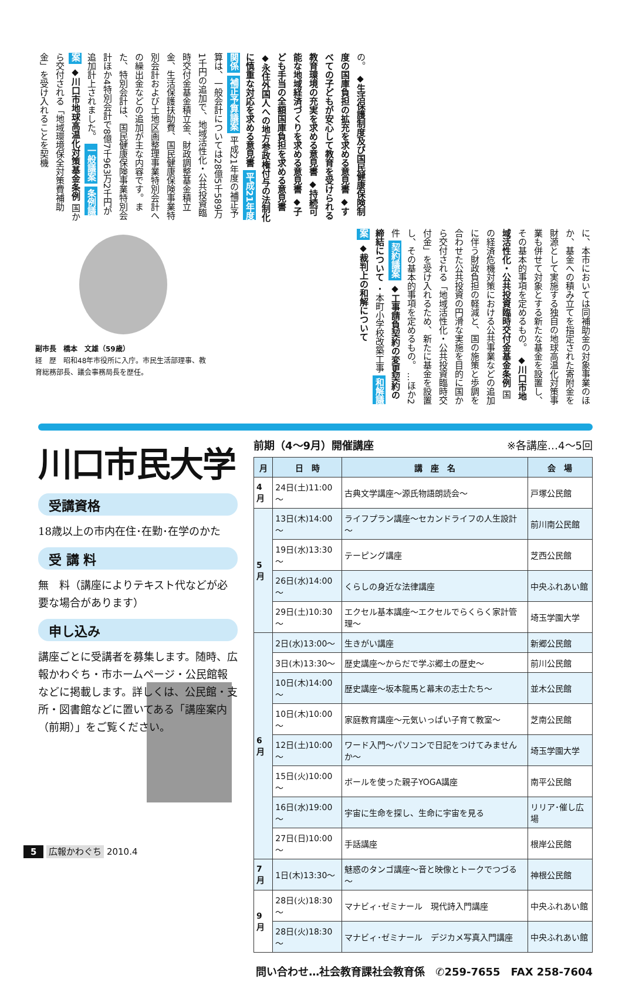の。 ◆生活保護制度及び国民健康保険制度の国庫負担の拡充を求める意見書 ◆すべての子どもが安心して教育を受けられる教育環境の充実を求める意見書 ◆持続可能な地域経済づくりを求める意見書 ◆子ども手当の全額国庫負担を求める意見書 ◆永住外国人への地方参政権付与の法制化に慎重な対応を求める意見書 平成21年度関係 補正予算議案 平成21年度の補正予算は、一般会計については28億5千589万1千円の追加で、地域活性化・公共投資臨時交付金基金積立金、財政調整基金積立金、生活保護扶助費、国民健康保険事業特別会計および土地区画整理事業特別会計への繰出金などの追加が主な内容です。また、特別会計は、国民健康保険事業特別会計ほか4特別会計で8億7千963万2千円が追加計上されました。 一般議案 条例議案 ◆川口市地球高温化対策基金条例 国から交付される「地域環境保全対策費補助金」を受け入れることを契機
に、本市においては同補助金の対象事業のほか、基金への積み立てを指定された寄附金を財源として実施する独自の地球高温化対策事業も併せて対象とする新たな基金を設置し、その基本的事項を定めるもの。 ◆川口市地域活性化・公共投資臨時交付金基金条例 国の経済危機対策における公共事業などの追加に伴う財政負担の軽減と、国の施策と歩調を合わせた公共投資の円滑な実施を目的に国から交付される「地域活性化・公共投資臨時交付金」を受け入れるため、新たに基金を設置し、その基本的事項を定めるもの。 …ほか2件 契約議案 ◆工事請負契約の変更契約の締結について ・本町小学校改築工事 和解議案 ◆裁判上の和解について
副市長　橋本　文雄（59歳）
経　歴　昭和48年市役所に入庁。市民生活部理事、教育総務部長、議会事務局長を歴任。
川口市民大学
受講資格
18歳以上の市内在住･在勤･在学のかた
受 講 料
無　料（講座によりテキスト代などが必要な場合があります）
申し込み
講座ごとに受講者を募集します。随時、広報かわぐち・市ホームページ・公民館報などに掲載します。詳しくは、公民館・支所・図書館などに置いてある「講座案内（前期）」をご覧ください。
前期（4～9月）開催講座 ※各講座…4～5回
| 月 | 日 時 | 講 座 名 | 会 場 |
| --- | --- | --- | --- |
| 4月 | 24日(土)11:00～ | 古典文学講座～源氏物語朗読会～ | 戸塚公民館 |
| 5月 | 13日(木)14:00～ | ライフプラン講座～セカンドライフの人生設計～ | 前川南公民館 |
| | 19日(水)13:30～ | テーピング講座 | 芝西公民館 |
| | 26日(水)14:00～ | くらしの身近な法律講座 | 中央ふれあい館 |
| | 29日(土)10:30～ | エクセル基本講座～エクセルでらくらく家計管理～ | 埼玉学園大学 |
| 6月 | 2日(水)13:00～ | 生きがい講座 | 新郷公民館 |
| | 3日(木)13:30～ | 歴史講座～からだで学ぶ郷土の歴史～ | 前川公民館 |
| | 10日(木)14:00～ | 歴史講座～坂本龍馬と幕末の志士たち～ | 並木公民館 |
| | 10日(木)10:00～ | 家庭教育講座～元気いっぱい子育て教室～ | 芝南公民館 |
| | 12日(土)10:00～ | ワード入門～パソコンで日記をつけてみませんか～ | 埼玉学園大学 |
| | 15日(火)10:00～ | ボールを使った親子YOGA講座 | 南平公民館 |
| | 16日(水)19:00～ | 宇宙に生命を探し、生命に宇宙を見る | リリア･催し広場 |
| | 27日(日)10:00～ | 手話講座 | 根岸公民館 |
| 7月 | 1日(木)13:30～ | 魅惑のタンゴ講座～音と映像とトークでつづる～ | 神根公民館 |
| 9月 | 28日(火)18:30～ | マナビィ･ゼミナール 現代詩入門講座 | 中央ふれあい館 |
| | 28日(火)18:30～ | マナビィ･ゼミナール デジカメ写真入門講座 | 中央ふれあい館 |
問い合わせ…社会教育課社会教育係　✆259-7655　FAX 258-7604
5 広報かわぐち 2010.4